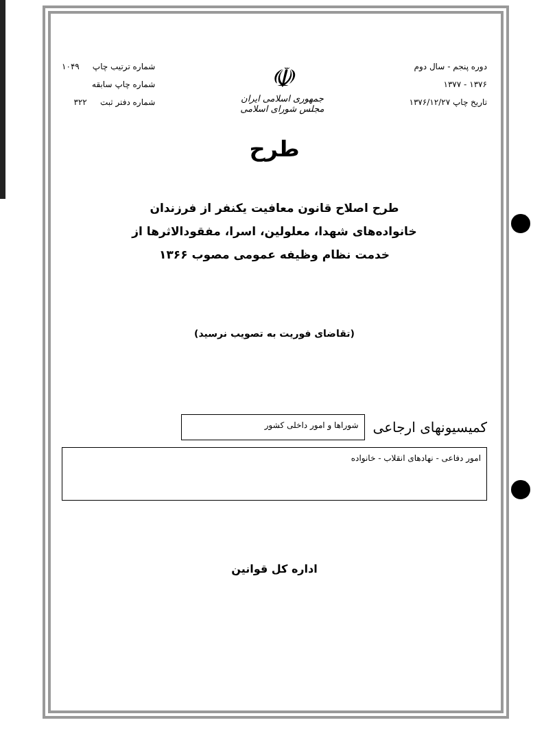دوره پنجم - سال دوم
۱۳۷۶ - ۱۳۷۷
تاریخ چاپ ۱۳۷۶/۱۲/۲۷
☫
جمهوری اسلامی ایران
مجلس شورای اسلامی
شماره ترتیب چاپ ۱۰۴۹
شماره چاپ سابقه
شماره دفتر ثبت ۳۲۲
طرح
طرح اصلاح قانون معافیت یکنفر از فرزندان
خانواده‌های شهدا، معلولین، اسرا، مفقودالاثرها از
خدمت نظام وظیفه عمومی مصوب ۱۳۶۶
(تقاضای فوریت به تصویب نرسید)
کمیسیونهای ارجاعی
شوراها و امور داخلی کشور
امور دفاعی - نهادهای انقلاب - خانواده
اداره کل قوانین